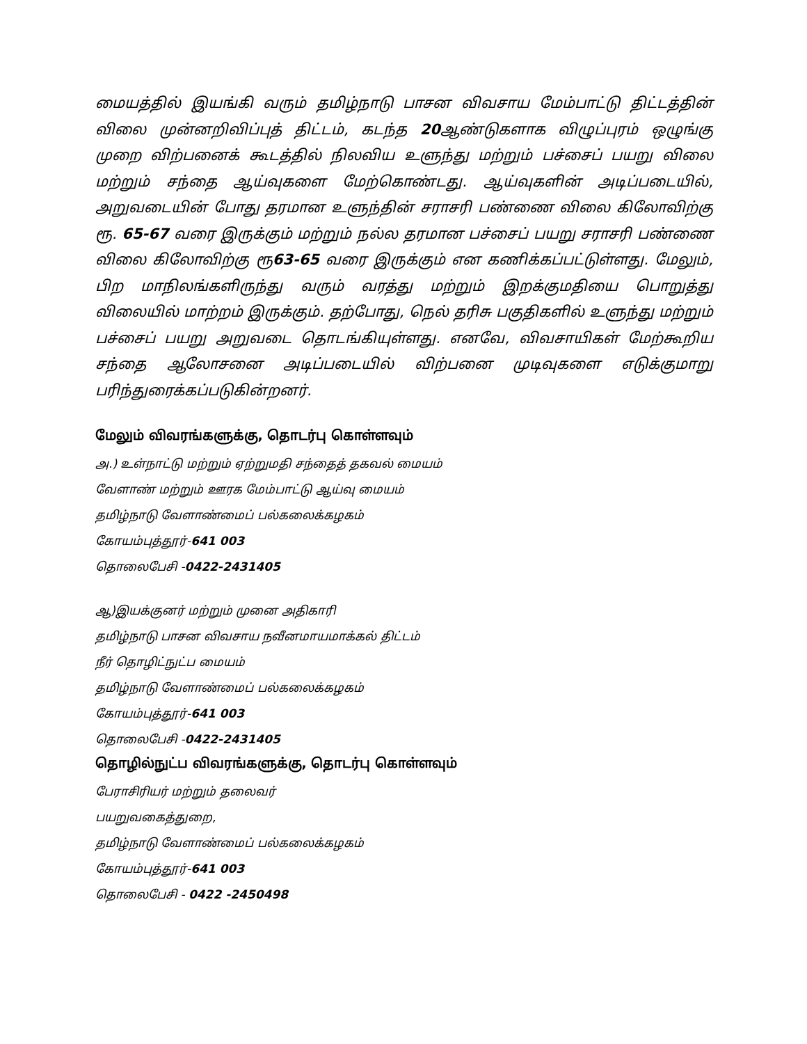மையத்தில் இயங்கி வரும் தமிழ்நாடு பாசன விவசாய மேம்பாட்டு திட்டத்தின் விலை முன்னறிவிப்புத் திட்டம், கடந்த 20ஆண்டுகளாக விழுப்புரம் ஒழுங்கு முறை விற்பனைக் கூடத்தில் நிலவிய உளுந்து மற்றும் பச்சைப் பயறு விலை மற்றும் சந்தை ஆய்வுகளை மேற்கொண்டது. ஆய்வுகளின் அடிப்படையில், அறுவடையின் போது தரமான உளுந்தின் சராசரி பண்ணை விலை கிலோவிற்கு ரூ. 65-67 வரை இருக்கும் மற்றும் நல்ல தரமான பச்சைப் பயறு சராசரி பண்ணை விலை கிலோவிற்கு ரூ63-65 வரை இருக்கும் என கணிக்கப்பட்டுள்ளது. மேலும், பிற மாநிலங்களிருந்து வரும் வரத்து மற்றும் இறக்குமதியை பொறுத்து விலையில் மாற்றம் இருக்கும். தற்போது, நெல் தரிசு பகுதிகளில் உளுந்து மற்றும் பச்சைப் பயறு அறுவடை தொடங்கியுள்ளது. எனவே, விவசாயிகள் மேற்கூறிய சந்தை ஆலோசனை அடிப்படையில் விற்பனை முடிவுகளை எடுக்குமாறு பரிந்துரைக்கப்படுகின்றனர்.
மேலும் விவரங்களுக்கு, தொடர்பு கொள்ளவும்
அ.) உள்நாட்டு மற்றும் ஏற்றுமதி சந்தைத் தகவல் மையம்
வேளாண் மற்றும் ஊரக மேம்பாட்டு ஆய்வு மையம்
தமிழ்நாடு வேளாண்மைப் பல்கலைக்கழகம்
கோயம்புத்தூர்-641 003
தொலைபேசி -0422-2431405
ஆ)இயக்குனர் மற்றும் முனை அதிகாரி
தமிழ்நாடு பாசன விவசாய நவீனமாயமாக்கல் திட்டம்
நீர் தொழிட்நுட்ப மையம்
தமிழ்நாடு வேளாண்மைப் பல்கலைக்கழகம்
கோயம்புத்தூர்-641 003
தொலைபேசி -0422-2431405
தொழில்நுட்ப விவரங்களுக்கு, தொடர்பு கொள்ளவும்
பேராசிரியர் மற்றும் தலைவர்
பயறுவகைத்துறை,
தமிழ்நாடு வேளாண்மைப் பல்கலைக்கழகம்
கோயம்புத்தூர்-641 003
தொலைபேசி - 0422 -2450498